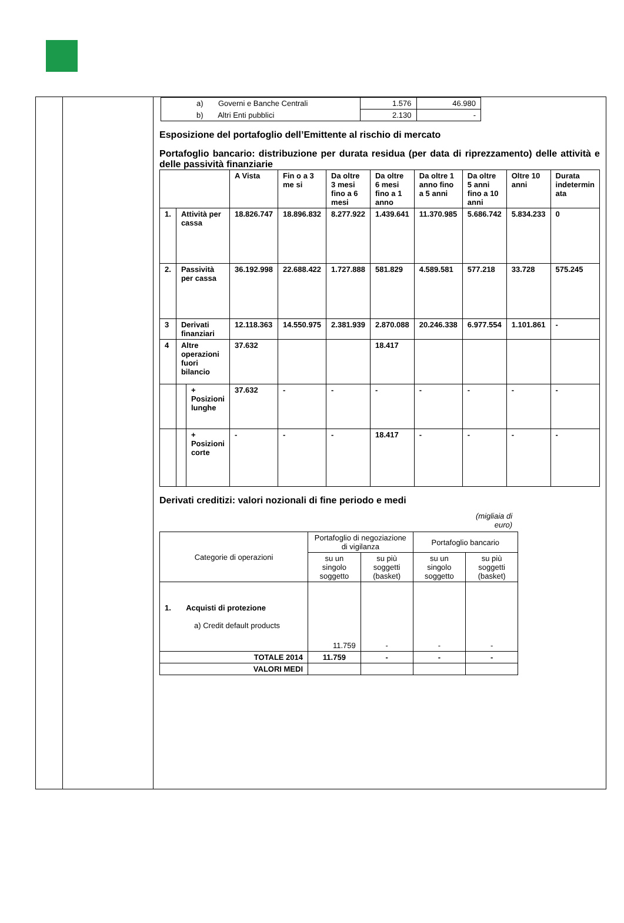| | | / a) Governi e Banche Centrali / 1.576 / 46.980 / / b) Altri Enti pubblici / 2.130 / - / Esposizione del portafoglio dell’Emittente al rischio di mercato Portafoglio bancario: distribuzione per durata residua (per data di riprezzamento) delle attività e delle passività finanziarie / / / / A Vista / Fin o a 3 me si / Da oltre 3 mesi fino a 6 mesi / Da oltre 6 mesi fino a 1 anno / Da oltre 1 anno fino a 5 anni / Da oltre 5 anni fino a 10 anni / Oltre 10 anni / Durata indetermin ata / / 1. / Attività per cassa / / 18.826.747 / 18.896.832 / 8.277.922 / 1.439.641 / 11.370.985 / 5.686.742 / 5.834.233 / 0 / / 2. / Passività per cassa / / 36.192.998 / 22.688.422 / 1.727.888 / 581.829 / 4.589.581 / 577.218 / 33.728 / 575.245 / / 3 / Derivati finanziari / / 12.118.363 / 14.550.975 / 2.381.939 / 2.870.088 / 20.246.338 / 6.977.554 / 1.101.861 / - / / 4 / Altre operazioni fuori bilancio / / 37.632 / / / 18.417 / / / / / / / / + Posizioni lunghe / 37.632 / - / - / - / - / - / - / - / / / / + Posizioni corte / - / - / - / 18.417 / - / - / - / - / Derivati creditizi: valori nozionali di fine periodo e medi (migliaia di euro) / Categorie di operazioni / Portafoglio di negoziazione di vigilanza / / Portafoglio bancario / / / / su un singolo soggetto / su più soggetti (basket) / su un singolo soggetto / su più soggetti (basket) / / 1. Acquisti di protezione a) Credit default products / 11.759 / - / - / - / / TOTALE 2014 / 11.759 / - / - / - / / VALORI MEDI / / / / / |